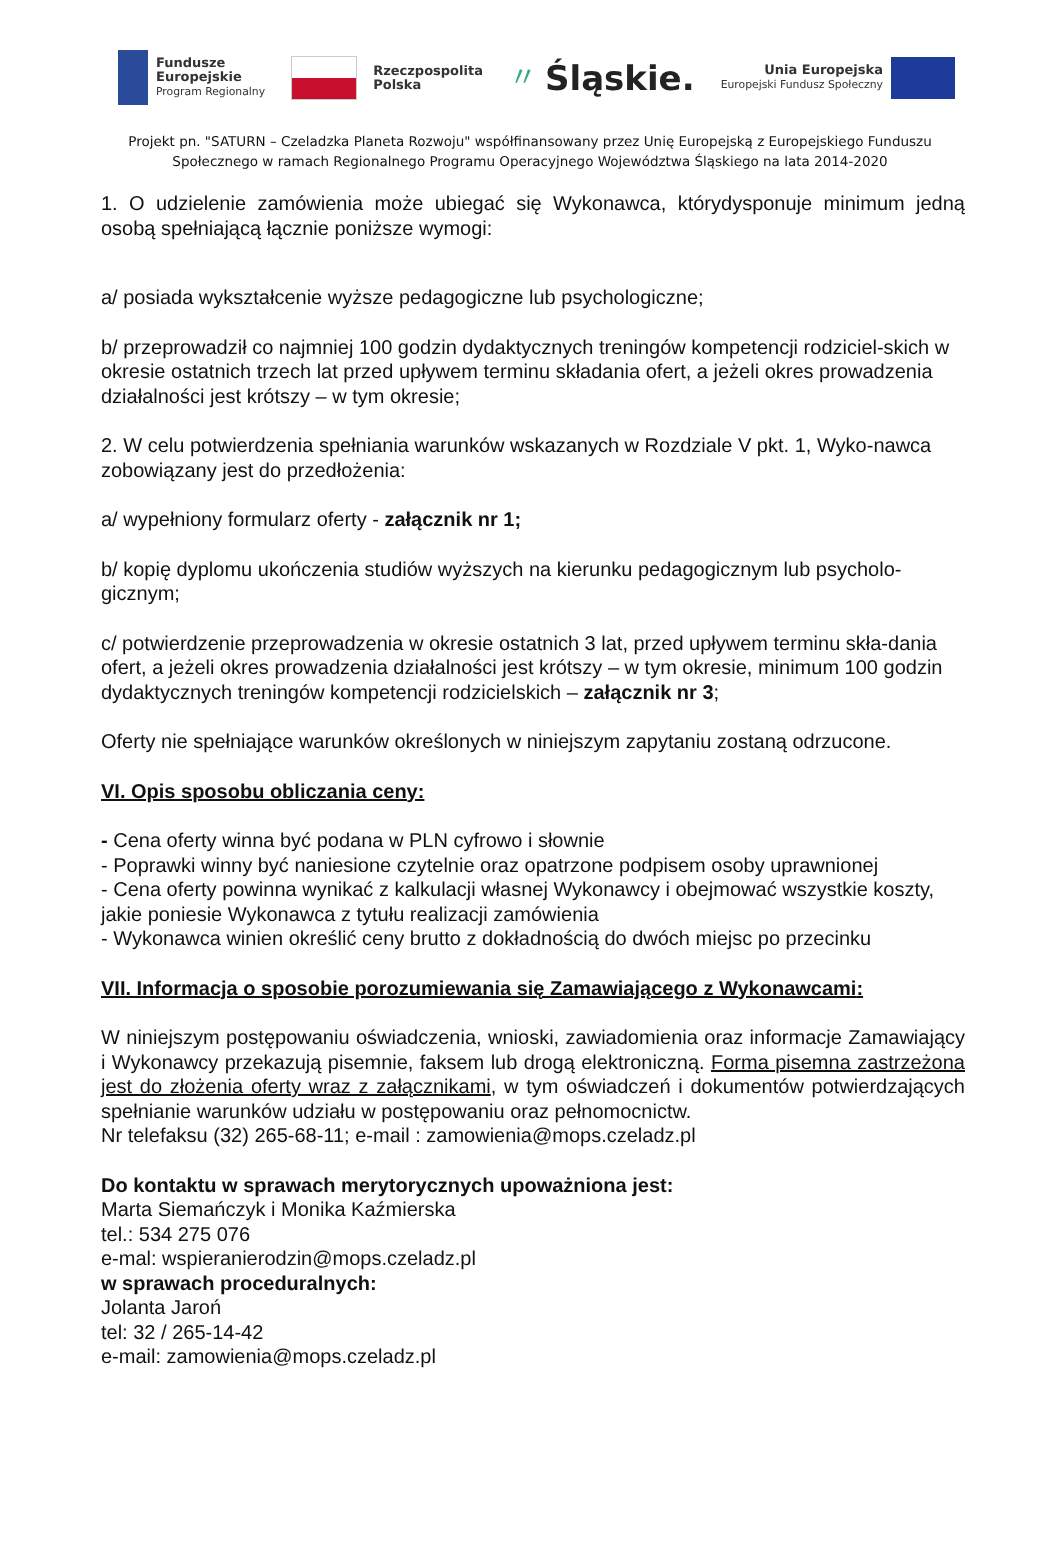Fundusze
Europejskie
Program Regionalny
Rzeczpospolita
Polska
〃 Śląskie.
Unia Europejska
Europejski Fundusz Społeczny
Projekt pn. "SATURN – Czeladzka Planeta Rozwoju" współfinansowany przez Unię Europejską z Europejskiego Funduszu Społecznego w ramach Regionalnego Programu Operacyjnego Województwa Śląskiego na lata 2014-2020
1. O udzielenie zamówienia może ubiegać się Wykonawca, którydysponuje minimum jedną osobą spełniającą łącznie poniższe wymogi:
a/ posiada wykształcenie wyższe pedagogiczne lub psychologiczne;
b/ przeprowadził co najmniej 100 godzin dydaktycznych treningów kompetencji rodziciel-skich w okresie ostatnich trzech lat przed upływem terminu składania ofert, a jeżeli okres prowadzenia działalności jest krótszy – w tym okresie;
2. W celu potwierdzenia spełniania warunków wskazanych w Rozdziale V pkt. 1, Wyko-nawca zobowiązany jest do przedłożenia:
a/ wypełniony formularz oferty - załącznik nr 1;
b/ kopię dyplomu ukończenia studiów wyższych na kierunku pedagogicznym lub psycholo-gicznym;
c/ potwierdzenie przeprowadzenia w okresie ostatnich 3 lat, przed upływem terminu skła-dania ofert, a jeżeli okres prowadzenia działalności jest krótszy – w tym okresie, minimum 100 godzin dydaktycznych treningów kompetencji rodzicielskich – załącznik nr 3;
Oferty nie spełniające warunków określonych w niniejszym zapytaniu zostaną odrzucone.
VI. Opis sposobu obliczania ceny:
- Cena oferty winna być podana w PLN cyfrowo i słownie
- Poprawki winny być naniesione czytelnie oraz opatrzone podpisem osoby uprawnionej
- Cena oferty powinna wynikać z kalkulacji własnej Wykonawcy i obejmować wszystkie koszty, jakie poniesie Wykonawca z tytułu realizacji zamówienia
- Wykonawca winien określić ceny brutto z dokładnością do dwóch miejsc po przecinku
VII. Informacja o sposobie porozumiewania się Zamawiającego z Wykonawcami:
W niniejszym postępowaniu oświadczenia, wnioski, zawiadomienia oraz informacje Zamawiający i Wykonawcy przekazują pisemnie, faksem lub drogą elektroniczną. Forma pisemna zastrzeżona jest do złożenia oferty wraz z załącznikami, w tym oświadczeń i dokumentów potwierdzających spełnianie warunków udziału w postępowaniu oraz pełnomocnictw.
Nr telefaksu (32) 265-68-11; e-mail : zamowienia@mops.czeladz.pl
Do kontaktu w sprawach merytorycznych upoważniona jest:
Marta Siemańczyk i Monika Kaźmierska
tel.: 534 275 076
e-mal: wspieranierodzin@mops.czeladz.pl
w sprawach proceduralnych:
Jolanta Jaroń
tel: 32 / 265-14-42
e-mail: zamowienia@mops.czeladz.pl